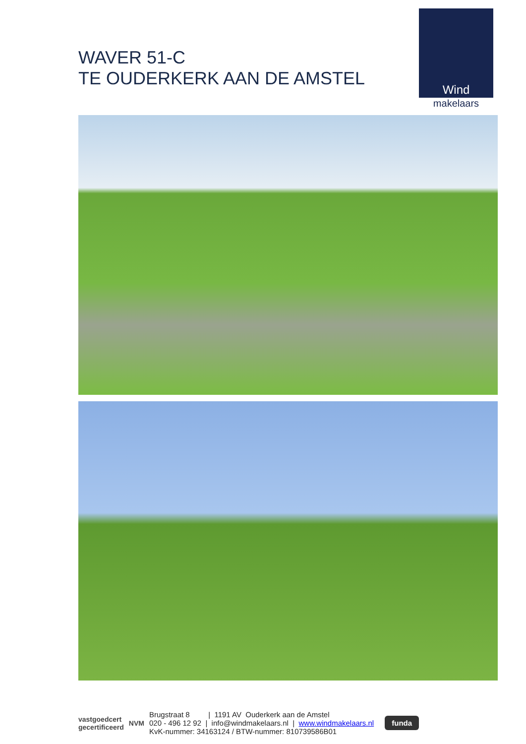WAVER 51-C
TE OUDERKERK AAN DE AMSTEL
Wind
makelaars
vastgoedcert
gecertificeerd
NVM
Brugstraat 8 | 1191 AV Ouderkerk aan de Amstel
020 - 496 12 92 | info@windmakelaars.nl | www.windmakelaars.nl
KvK-nummer: 34163124 / BTW-nummer: 810739586B01
funda